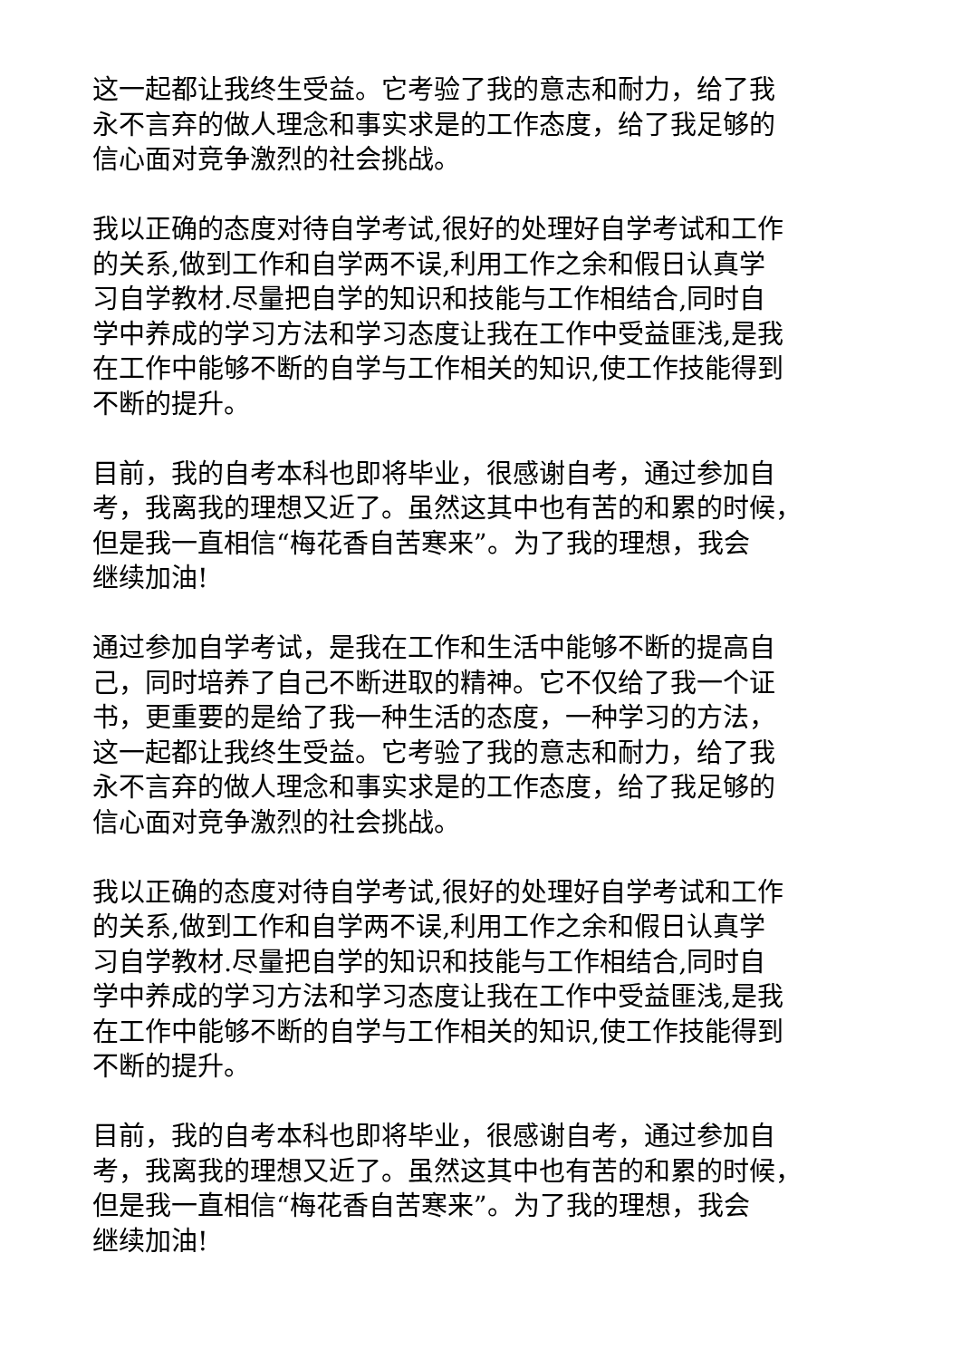这一起都让我终生受益。它考验了我的意志和耐力，给了我
永不言弃的做人理念和事实求是的工作态度，给了我足够的
信心面对竞争激烈的社会挑战。
我以正确的态度对待自学考试,很好的处理好自学考试和工作
的关系,做到工作和自学两不误,利用工作之余和假日认真学
习自学教材.尽量把自学的知识和技能与工作相结合,同时自
学中养成的学习方法和学习态度让我在工作中受益匪浅,是我
在工作中能够不断的自学与工作相关的知识,使工作技能得到
不断的提升。
目前，我的自考本科也即将毕业，很感谢自考，通过参加自
考，我离我的理想又近了。虽然这其中也有苦的和累的时候，
但是我一直相信“梅花香自苦寒来”。为了我的理想，我会
继续加油!
通过参加自学考试，是我在工作和生活中能够不断的提高自
己，同时培养了自己不断进取的精神。它不仅给了我一个证
书，更重要的是给了我一种生活的态度，一种学习的方法，
这一起都让我终生受益。它考验了我的意志和耐力，给了我
永不言弃的做人理念和事实求是的工作态度，给了我足够的
信心面对竞争激烈的社会挑战。
我以正确的态度对待自学考试,很好的处理好自学考试和工作
的关系,做到工作和自学两不误,利用工作之余和假日认真学
习自学教材.尽量把自学的知识和技能与工作相结合,同时自
学中养成的学习方法和学习态度让我在工作中受益匪浅,是我
在工作中能够不断的自学与工作相关的知识,使工作技能得到
不断的提升。
目前，我的自考本科也即将毕业，很感谢自考，通过参加自
考，我离我的理想又近了。虽然这其中也有苦的和累的时候，
但是我一直相信“梅花香自苦寒来”。为了我的理想，我会
继续加油!